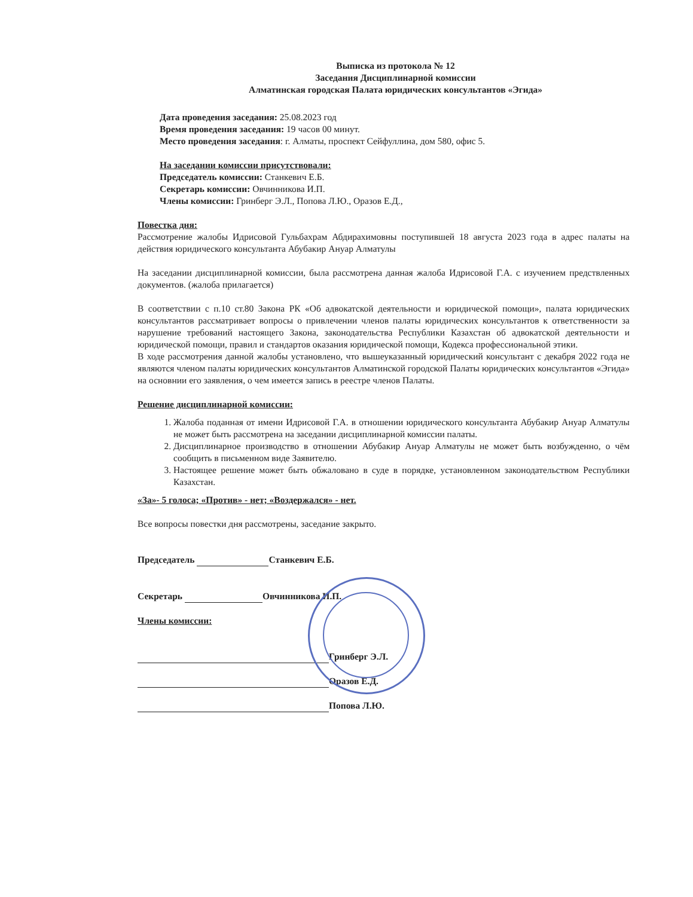Выписка из протокола № 12
Заседания Дисциплинарной комиссии
Алматинская городская Палата юридических консультантов «Эгида»
Дата проведения заседания: 25.08.2023 год
Время проведения заседания: 19 часов 00 минут.
Место проведения заседания: г. Алматы, проспект Сейфуллина, дом 580, офис 5.
На заседании комиссии присутствовали:
Председатель комиссии: Станкевич Е.Б.
Секретарь комиссии: Овчинникова И.П.
Члены комиссии: Гринберг Э.Л., Попова Л.Ю., Оразов Е.Д.,
Повестка дня:
Рассмотрение жалобы Идрисовой Гульбахрам Абдирахимовны поступившей 18 августа 2023 года в адрес палаты на действия юридического консультанта Абубакир Ануар Алматулы
На заседании дисциплинарной комиссии, была рассмотрена данная жалоба Идрисовой Г.А. с изучением предствленных документов. (жалоба прилагается)
В соответствии с п.10 ст.80 Закона РК «Об адвокатской деятельности и юридической помощи», палата юридических консультантов рассматривает вопросы о привлечении членов палаты юридических консультантов к ответственности за нарушение требований настоящего Закона, законодательства Республики Казахстан об адвокатской деятельности и юридической помощи, правил и стандартов оказания юридической помощи, Кодекса профессиональной этики.
В ходе рассмотрения данной жалобы установлено, что вышеуказанный юридический консультант с декабря 2022 года не являются членом палаты юридических консультантов Алматинской городской Палаты юридических консультантов «Эгида» на основнии его заявления, о чем имеется запись в реестре членов Палаты.
Решение дисциплинарной комиссии:
1. Жалоба поданная от имени Идрисовой Г.А. в отношении юридического консультанта Абубакир Ануар Алматулы не может быть рассмотрена на заседании дисциплинарной комиссии палаты.
2. Дисциплинарное производство в отношении Абубакир Ануар Алматулы не может быть возбужденно, о чём сообщить в письменном виде Заявителю.
3. Настоящее решение может быть обжаловано в суде в порядке, установленном законодательством Республики Казахстан.
«За»- 5 голоса; «Против» - нет; «Воздержался» - нет.
Все вопросы повестки дня рассмотрены, заседание закрыто.
Председатель Станкевич Е.Б.
Секретарь Овчинникова И.П.
Члены комиссии:
Гринберг Э.Л.
Оразов Е.Д.
Попова Л.Ю.